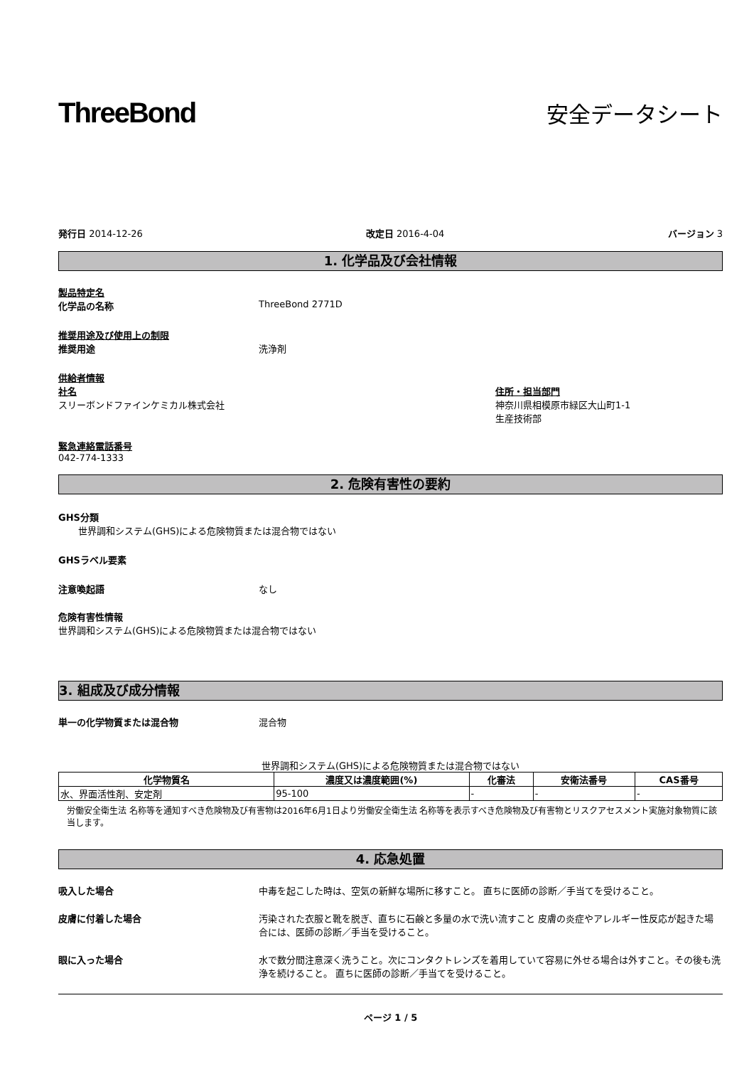ThreeBond
安全データシート
発行日 2014-12-26 改定日 2016-4-04 バージョン 3
1. 化学品及び会社情報
製品特定名
化学品の名称 ThreeBond 2771D
推奨用途及び使用上の制限
推奨用途 洗浄剤
供給者情報
社名
スリーボンドファインケミカル株式会社
住所・担当部門
神奈川県相模原市緑区大山町1-1
生産技術部
緊急連絡電話番号
042-774-1333
2. 危険有害性の要約
GHS分類
世界調和システム(GHS)による危険物質または混合物ではない
GHSラベル要素
注意喚起語 なし
危険有害性情報
世界調和システム(GHS)による危険物質または混合物ではない
3. 組成及び成分情報
単一の化学物質または混合物 混合物
世界調和システム(GHS)による危険物質または混合物ではない
| 化学物質名 | 濃度又は濃度範囲(%) | 化審法 | 安衛法番号 | CAS番号 |
| --- | --- | --- | --- | --- |
| 水、界面活性剤、安定剤 | 95-100 | - | - | - |
労働安全衛生法 名称等を通知すべき危険物及び有害物は2016年6月1日より労働安全衛生法 名称等を表示すべき危険物及び有害物とリスクアセスメント実施対象物質に該当します。
4. 応急処置
吸入した場合 中毒を起こした時は、空気の新鮮な場所に移すこと。 直ちに医師の診断／手当てを受けること。
皮膚に付着した場合 汚染された衣服と靴を脱ぎ、直ちに石鹸と多量の水で洗い流すこと 皮膚の炎症やアレルギー性反応が起きた場合には、医師の診断／手当を受けること。
眼に入った場合 水で数分間注意深く洗うこと。次にコンタクトレンズを着用していて容易に外せる場合は外すこと。その後も洗浄を続けること。 直ちに医師の診断／手当てを受けること。
ページ 1 / 5